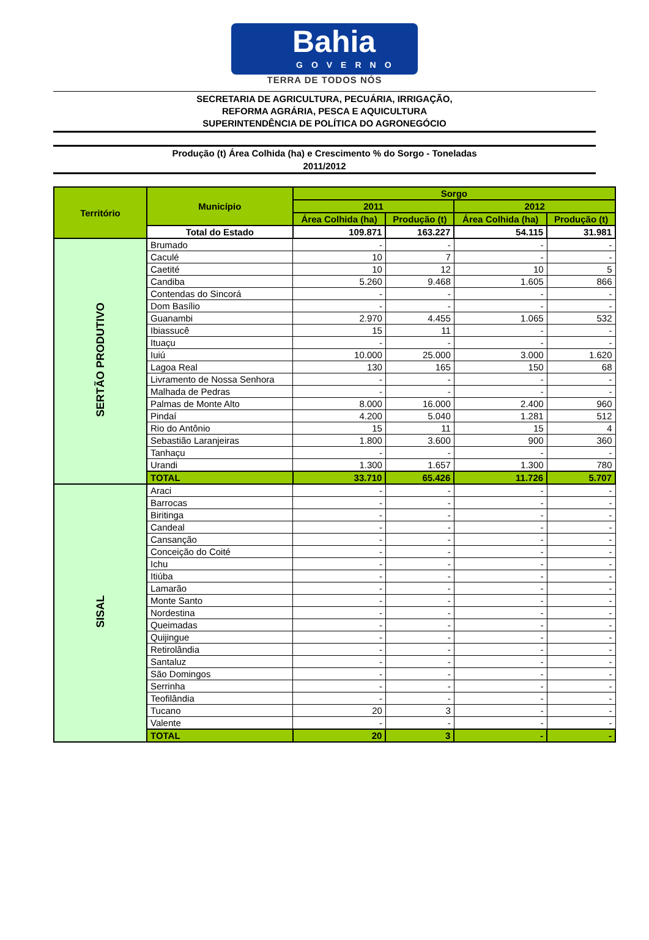Bahia
GOVERNO
TERRA DE TODOS NÓS
SECRETARIA DE AGRICULTURA, PECUÁRIA, IRRIGAÇÃO,
REFORMA AGRÁRIA, PESCA E AQUICULTURA
SUPERINTENDÊNCIA DE POLÍTICA DO AGRONEGÓCIO
Produção (t) Área Colhida (ha) e Crescimento % do Sorgo - Toneladas
2011/2012
| Território | Município | Sorgo | | | |
| --- | --- | --- | --- | --- | --- |
| | | 2011 | | 2012 | |
| | | Área Colhida (ha) | Produção (t) | Área Colhida (ha) | Produção (t) |
| | Total do Estado | 109.871 | 163.227 | 54.115 | 31.981 |
| SERTÃO PRODUTIVO | Brumado | - | - | - | - |
| | Caculé | 10 | 7 | - | - |
| | Caetité | 10 | 12 | 10 | 5 |
| | Candiba | 5.260 | 9.468 | 1.605 | 866 |
| | Contendas do Sincorá | - | - | - | - |
| | Dom Basílio | - | - | - | - |
| | Guanambi | 2.970 | 4.455 | 1.065 | 532 |
| | Ibiassucê | 15 | 11 | - | - |
| | Ituaçu | - | - | - | - |
| | Iuiú | 10.000 | 25.000 | 3.000 | 1.620 |
| | Lagoa Real | 130 | 165 | 150 | 68 |
| | Livramento de Nossa Senhora | - | - | - | - |
| | Malhada de Pedras | - | - | - | - |
| | Palmas de Monte Alto | 8.000 | 16.000 | 2.400 | 960 |
| | Pindaí | 4.200 | 5.040 | 1.281 | 512 |
| | Rio do Antônio | 15 | 11 | 15 | 4 |
| | Sebastião Laranjeiras | 1.800 | 3.600 | 900 | 360 |
| | Tanhaçu | - | - | - | - |
| | Urandi | 1.300 | 1.657 | 1.300 | 780 |
| | TOTAL | 33.710 | 65.426 | 11.726 | 5.707 |
| SISAL | Araci | - | - | - | - |
| | Barrocas | - | - | - | - |
| | Biritinga | - | - | - | - |
| | Candeal | - | - | - | - |
| | Cansanção | - | - | - | - |
| | Conceição do Coité | - | - | - | - |
| | Ichu | - | - | - | - |
| | Itiúba | - | - | - | - |
| | Lamarão | - | - | - | - |
| | Monte Santo | - | - | - | - |
| | Nordestina | - | - | - | - |
| | Queimadas | - | - | - | - |
| | Quijingue | - | - | - | - |
| | Retirolândia | - | - | - | - |
| | Santaluz | - | - | - | - |
| | São Domingos | - | - | - | - |
| | Serrinha | - | - | - | - |
| | Teofilândia | - | - | - | - |
| | Tucano | 20 | 3 | - | - |
| | Valente | - | - | - | - |
| | TOTAL | 20 | 3 | - | - |